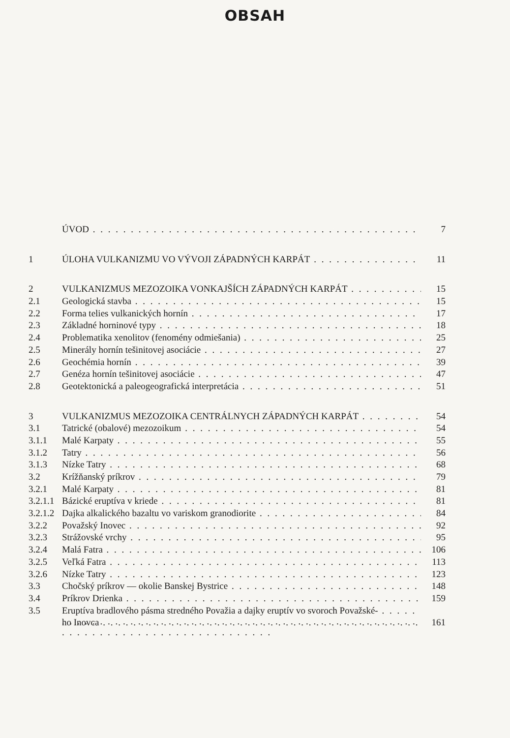OBSAH
ÚVOD 7
1 ÚLOHA VULKANIZMU VO VÝVOJI ZÁPADNÝCH KARPÁT 11
2 VULKANIZMUS MEZOZOIKA VONKAJŠÍCH ZÁPADNÝCH KARPÁT 15
2.1 Geologická stavba 15
2.2 Forma telies vulkanických hornín 17
2.3 Základné horninové typy 18
2.4 Problematika xenolitov (fenomény odmiešania) 25
2.5 Minerály hornín tešinitovej asociácie 27
2.6 Geochémia hornín 39
2.7 Genéza hornín tešinitovej asociácie 47
2.8 Geotektonická a paleogeografická interpretácia 51
3 VULKANIZMUS MEZOZOIKA CENTRÁLNYCH ZÁPADNÝCH KARPÁT 54
3.1 Tatrické (obalové) mezozoikum 54
3.1.1 Malé Karpaty 55
3.1.2 Tatry 56
3.1.3 Nízke Tatry 68
3.2 Krížňanský príkrov 79
3.2.1 Malé Karpaty 81
3.2.1.1 Bázické eruptíva v kriede 81
3.2.1.2 Dajka alkalického bazaltu vo variskom granodiorite 84
3.2.2 Považský Inovec 92
3.2.3 Strážovské vrchy 95
3.2.4 Malá Fatra 106
3.2.5 Veľká Fatra 113
3.2.6 Nízke Tatry 123
3.3 Chočský príkrov — okolie Banskej Bystrice 148
3.4 Príkrov Drienka 159
3.5 Eruptíva bradlového pásma stredného Považia a dajky eruptív vo svoroch Považské-
ho Inovca 161